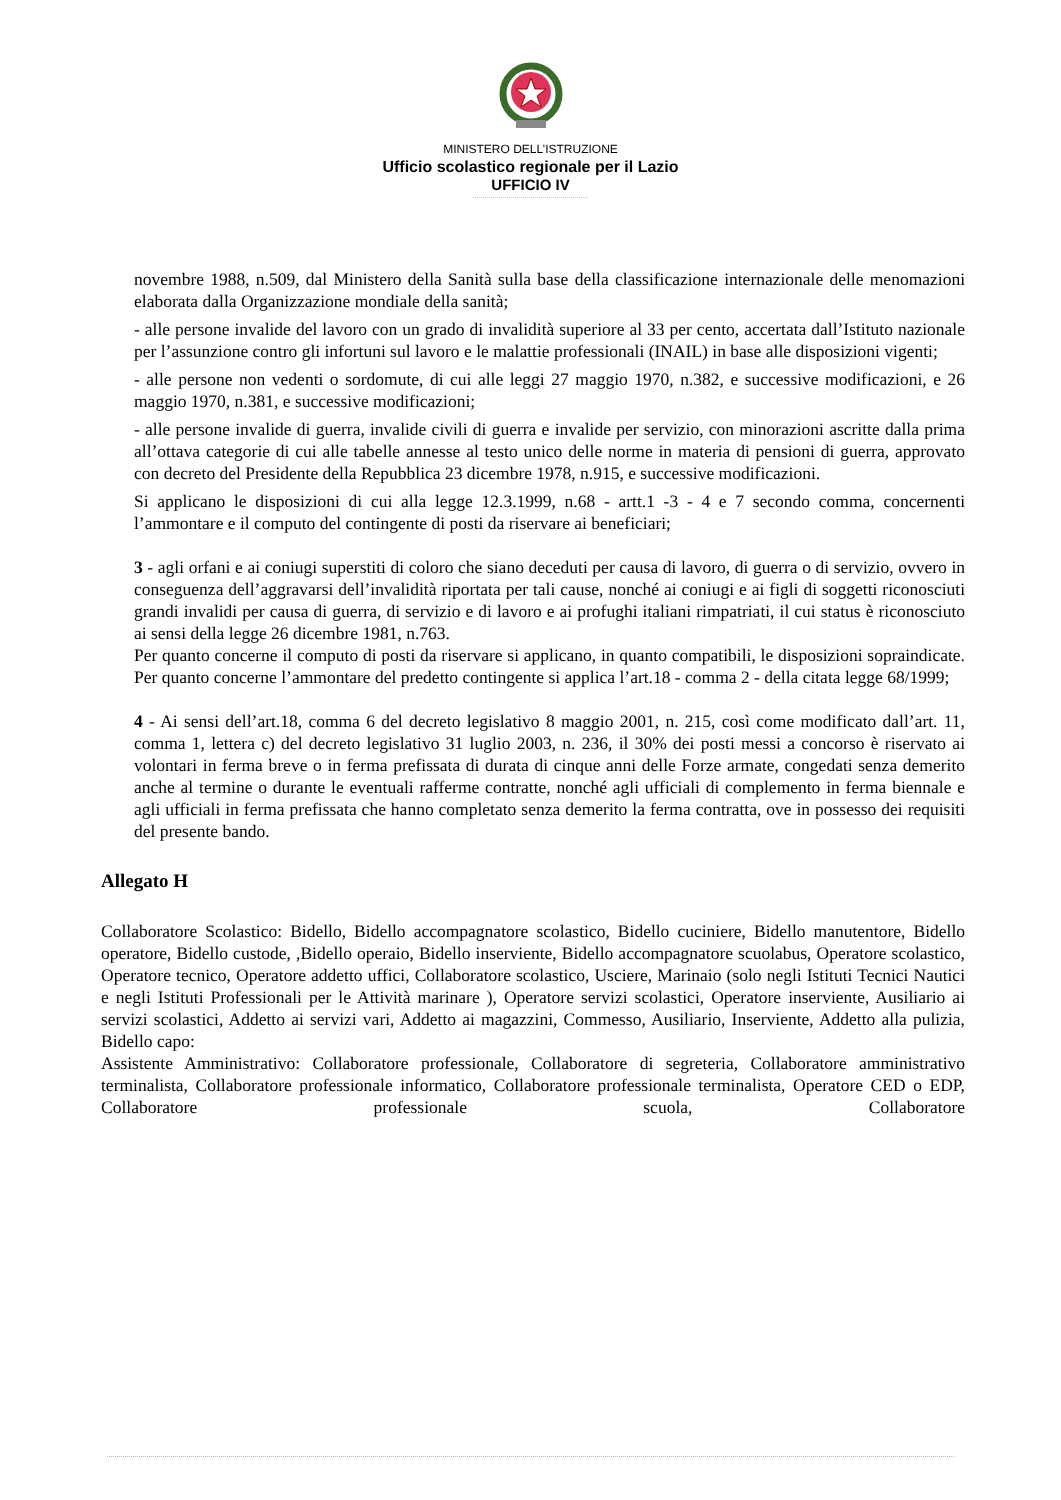MINISTERO DELL’ISTRUZIONE
Ufficio scolastico regionale per il Lazio
UFFICIO IV
novembre 1988, n.509, dal Ministero della Sanità sulla base della classificazione internazionale delle menomazioni elaborata dalla Organizzazione mondiale della sanità;
- alle persone invalide del lavoro con un grado di invalidità superiore al 33 per cento, accertata dall’Istituto nazionale per l’assunzione contro gli infortuni sul lavoro e le malattie professionali (INAIL) in base alle disposizioni vigenti;
- alle persone non vedenti o sordomute, di cui alle leggi 27 maggio 1970, n.382, e successive modificazioni, e 26 maggio 1970, n.381, e successive modificazioni;
- alle persone invalide di guerra, invalide civili di guerra e invalide per servizio, con minorazioni ascritte dalla prima all’ottava categorie di cui alle tabelle annesse al testo unico delle norme in materia di pensioni di guerra, approvato con decreto del Presidente della Repubblica 23 dicembre 1978, n.915, e successive modificazioni.
Si applicano le disposizioni di cui alla legge 12.3.1999, n.68 - artt.1 -3 - 4 e 7 secondo comma, concernenti l’ammontare e il computo del contingente di posti da riservare ai beneficiari;
3 - agli orfani e ai coniugi superstiti di coloro che siano deceduti per causa di lavoro, di guerra o di servizio, ovvero in conseguenza dell’aggravarsi dell’invalidità riportata per tali cause, nonché ai coniugi e ai figli di soggetti riconosciuti grandi invalidi per causa di guerra, di servizio e di lavoro e ai profughi italiani rimpatriati, il cui status è riconosciuto ai sensi della legge 26 dicembre 1981, n.763.
Per quanto concerne il computo di posti da riservare si applicano, in quanto compatibili, le disposizioni sopraindicate. Per quanto concerne l’ammontare del predetto contingente si applica l’art.18 - comma 2 - della citata legge 68/1999;
4 - Ai sensi dell’art.18, comma 6 del decreto legislativo 8 maggio 2001, n. 215, così come modificato dall’art. 11, comma 1, lettera c) del decreto legislativo 31 luglio 2003, n. 236, il 30% dei posti messi a concorso è riservato ai volontari in ferma breve o in ferma prefissata di durata di cinque anni delle Forze armate, congedati senza demerito anche al termine o durante le eventuali rafferme contratte, nonché agli ufficiali di complemento in ferma biennale e agli ufficiali in ferma prefissata che hanno completato senza demerito la ferma contratta, ove in possesso dei requisiti del presente bando.
Allegato H
Collaboratore Scolastico: Bidello, Bidello accompagnatore scolastico, Bidello cuciniere, Bidello manutentore, Bidello operatore, Bidello custode, ,Bidello operaio, Bidello inserviente, Bidello accompagnatore scuolabus, Operatore scolastico, Operatore tecnico, Operatore addetto uffici, Collaboratore scolastico, Usciere, Marinaio (solo negli Istituti Tecnici Nautici e negli Istituti Professionali per le Attività marinare ), Operatore servizi scolastici, Operatore inserviente, Ausiliario ai servizi scolastici, Addetto ai servizi vari, Addetto ai magazzini, Commesso, Ausiliario, Inserviente, Addetto alla pulizia, Bidello capo:
Assistente Amministrativo: Collaboratore professionale, Collaboratore di segreteria, Collaboratore amministrativo terminalista, Collaboratore professionale informatico, Collaboratore professionale terminalista, Operatore CED o EDP, Collaboratore professionale scuola, Collaboratore